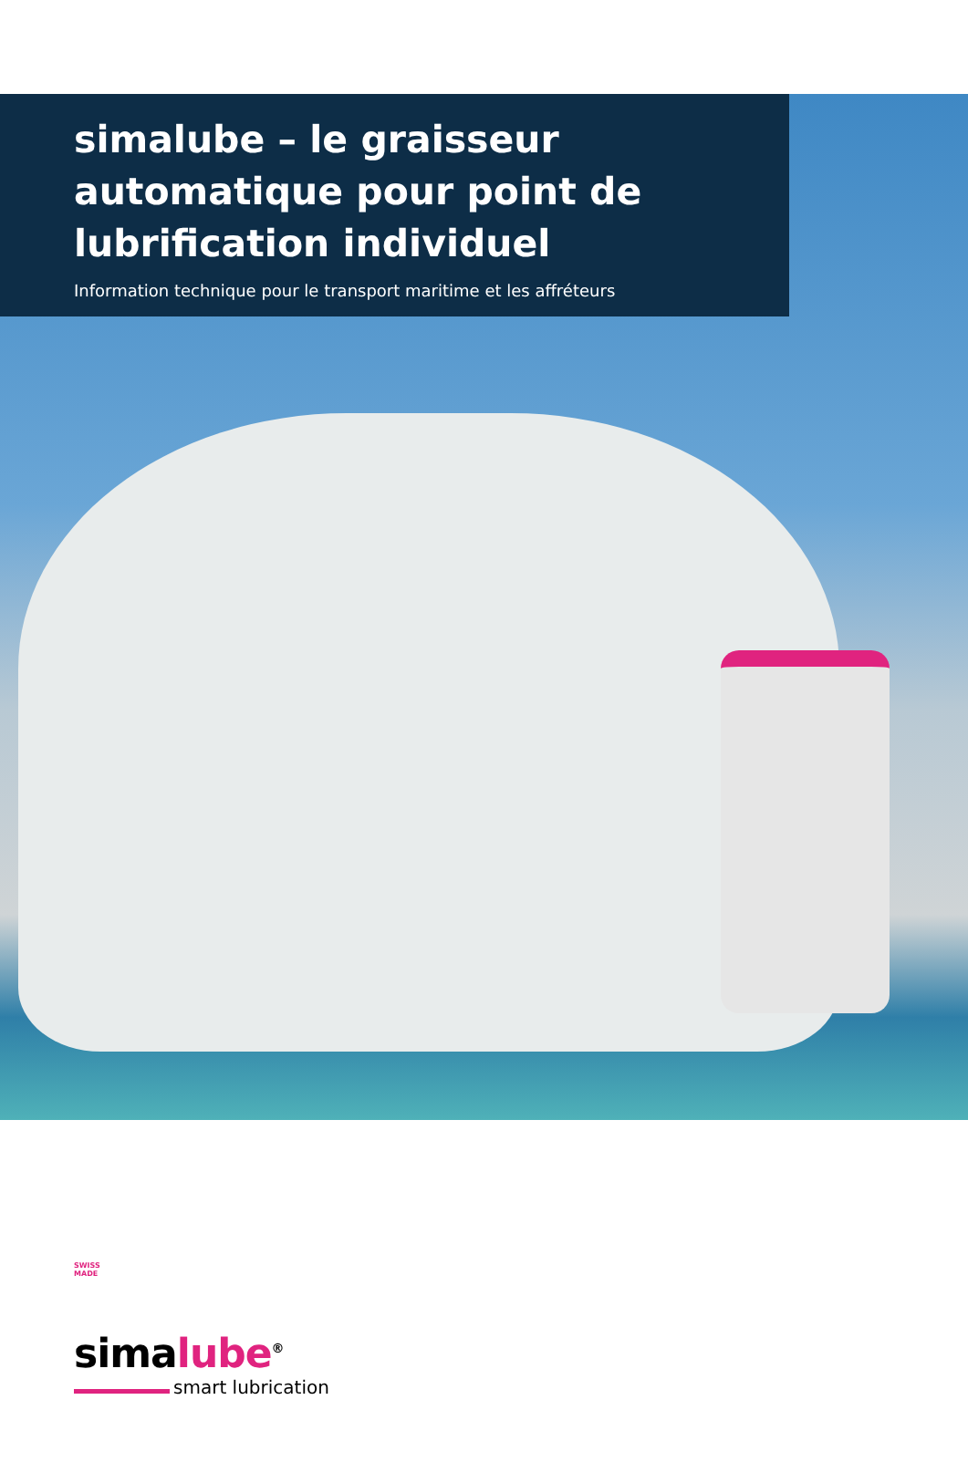simalube – le graisseur automatique pour point de lubrification individuel
Information technique pour le transport maritime et les affréteurs
SWISS
MADE
simalube<sup>®</sup>
smart lubrication